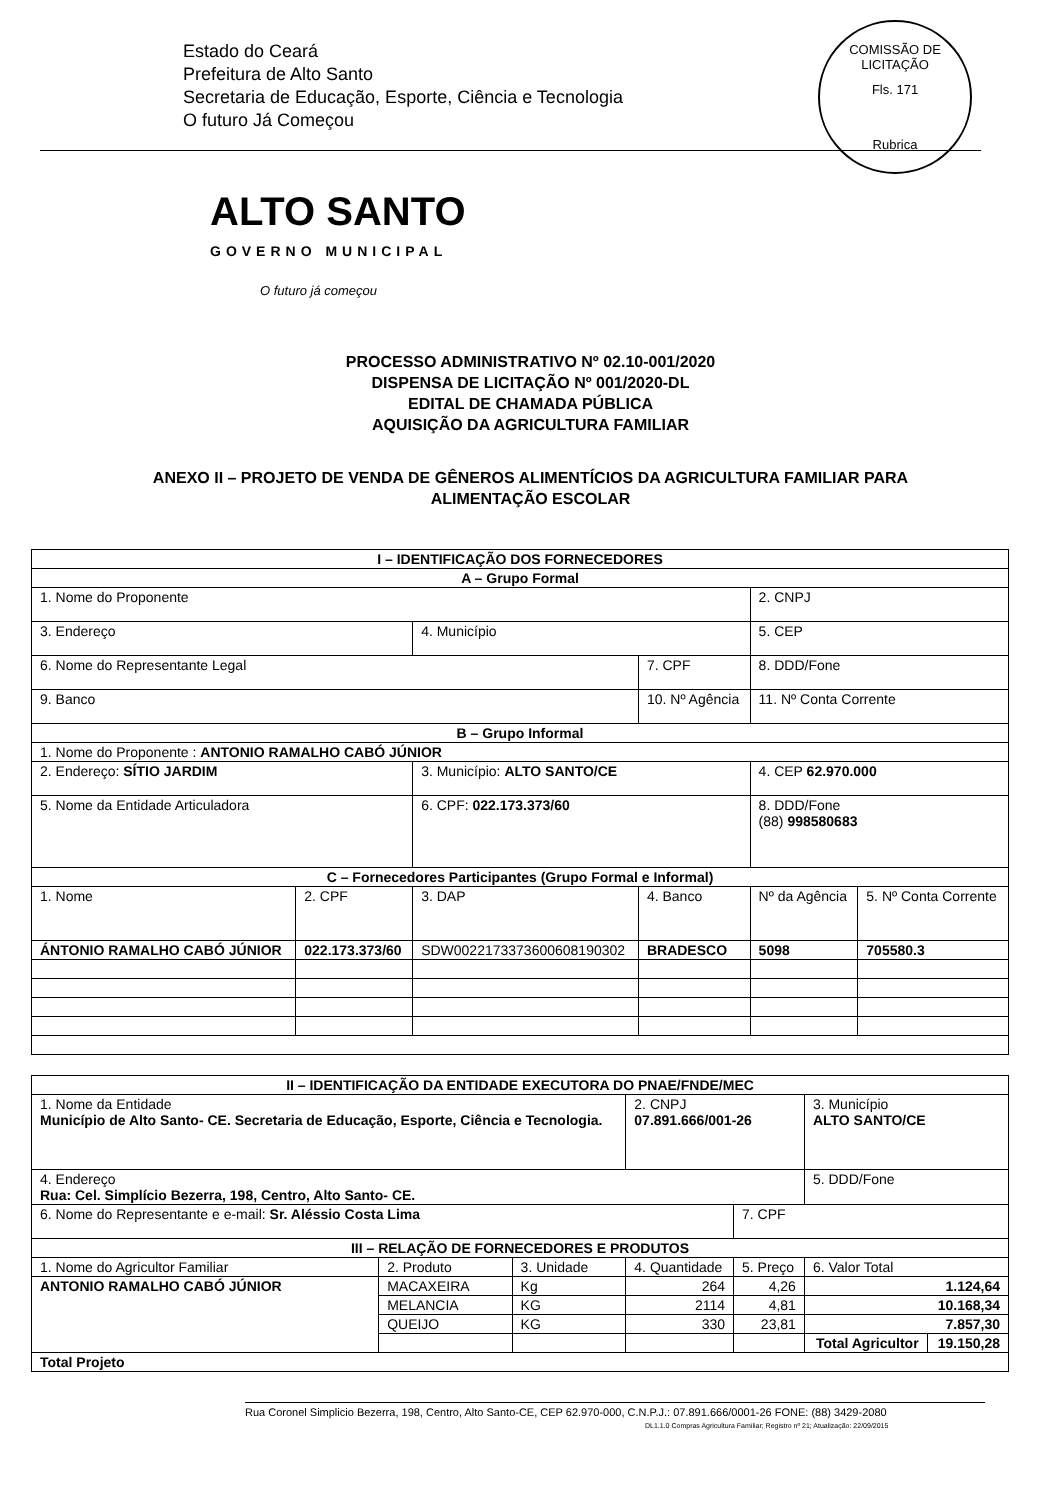Estado do Ceará
Prefeitura de Alto Santo
Secretaria de Educação, Esporte, Ciência e Tecnologia
O futuro Já Começou
COMISSÃO DE LICITAÇÃO
Fls. 171
Rubrica
ALTO SANTO
GOVERNO MUNICIPAL
O futuro já começou
PROCESSO ADMINISTRATIVO Nº 02.10-001/2020
DISPENSA DE LICITAÇÃO Nº 001/2020-DL
EDITAL DE CHAMADA PÚBLICA
AQUISIÇÃO DA AGRICULTURA FAMILIAR
ANEXO II – PROJETO DE VENDA DE GÊNEROS ALIMENTÍCIOS DA AGRICULTURA FAMILIAR PARA
ALIMENTAÇÃO ESCOLAR
| I – IDENTIFICAÇÃO DOS FORNECEDORES | | | | | |
| --- | --- | --- | --- | --- | --- |
| A – Grupo Formal | | | | | |
| 1. Nome do Proponente | | | | 2. CNPJ | |
| 3. Endereço | | 4. Município | | 5. CEP | |
| 6. Nome do Representante Legal | | | 7. CPF | 8. DDD/Fone | |
| 9. Banco | | | 10. Nº Agência | 11. Nº Conta Corrente | |
| B – Grupo Informal | | | | | |
| 1. Nome do Proponente : ANTONIO RAMALHO CABÓ JÚNIOR | | | | | |
| 2. Endereço: SÍTIO JARDIM | | 3. Município: ALTO SANTO/CE | | 4. CEP 62.970.000 | |
| 5. Nome da Entidade Articuladora | | 6. CPF: 022.173.373/60 | | 8. DDD/Fone (88) 998580683 | |
| C – Fornecedores Participantes (Grupo Formal e Informal) | | | | | |
| 1. Nome | 2. CPF | 3. DAP | 4. Banco | Nº da Agência | 5. Nº Conta Corrente |
| ÁNTONIO RAMALHO CABÓ JÚNIOR | 022.173.373/60 | SDW0022173373600608190302 | BRADESCO | 5098 | 705580.3 |
| II – IDENTIFICAÇÃO DA ENTIDADE EXECUTORA DO PNAE/FNDE/MEC | | | | | | |
| --- | --- | --- | --- | --- | --- | --- |
| 1. Nome da Entidade Município de Alto Santo- CE. Secretaria de Educação, Esporte, Ciência e Tecnologia. | | | 2. CNPJ 07.891.666/001-26 | | 3. Município ALTO SANTO/CE | |
| 4. Endereço Rua: Cel. Simplício Bezerra, 198, Centro, Alto Santo- CE. | | | | | 5. DDD/Fone | |
| 6. Nome do Representante e e-mail: Sr. Aléssio Costa Lima | | | | 7. CPF | | |
| III – RELAÇÃO DE FORNECEDORES E PRODUTOS | | | | | | |
| 1. Nome do Agricultor Familiar | 2. Produto | 3. Unidade | 4. Quantidade | 5. Preço | 6. Valor Total | |
| ANTONIO RAMALHO CABÓ JÚNIOR | MACAXEIRA | Kg | 264 | 4,26 | 1.124,64 | |
| | MELANCIA | KG | 2114 | 4,81 | 10.168,34 | |
| | QUEIJO | KG | 330 | 23,81 | 7.857,30 | |
| | | | | | Total Agricultor | 19.150,28 |
| Total Projeto | | | | | | |
Rua Coronel Simplicio Bezerra, 198, Centro, Alto Santo-CE, CEP 62.970-000, C.N.P.J.: 07.891.666/0001-26 FONE: (88) 3429-2080
DL1.1.0 Compras Agricultura Familiar; Registro nº 21; Atualização: 22/09/2015